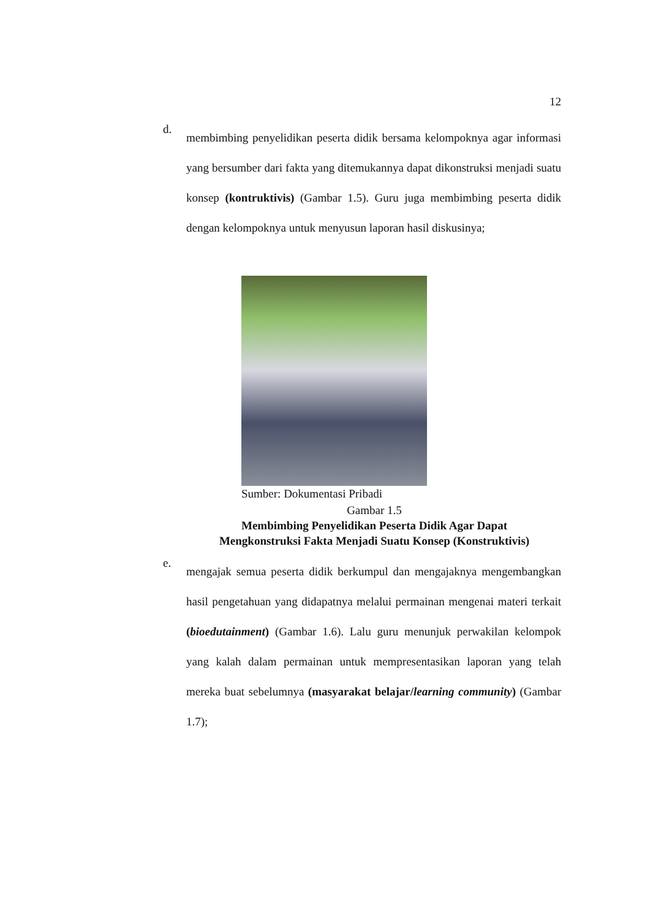12
d.
membimbing penyelidikan peserta didik bersama kelompoknya agar informasi yang bersumber dari fakta yang ditemukannya dapat dikonstruksi menjadi suatu konsep (kontruktivis) (Gambar 1.5). Guru juga membimbing peserta didik dengan kelompoknya untuk menyusun laporan hasil diskusinya;
Sumber: Dokumentasi Pribadi
Gambar 1.5
Membimbing Penyelidikan Peserta Didik Agar Dapat
Mengkonstruksi Fakta Menjadi Suatu Konsep (Konstruktivis)
e.
mengajak semua peserta didik berkumpul dan mengajaknya mengembangkan hasil pengetahuan yang didapatnya melalui permainan mengenai materi terkait (bioedutainment) (Gambar 1.6). Lalu guru menunjuk perwakilan kelompok yang kalah dalam permainan untuk mempresentasikan laporan yang telah mereka buat sebelumnya (masyarakat belajar/learning community) (Gambar 1.7);